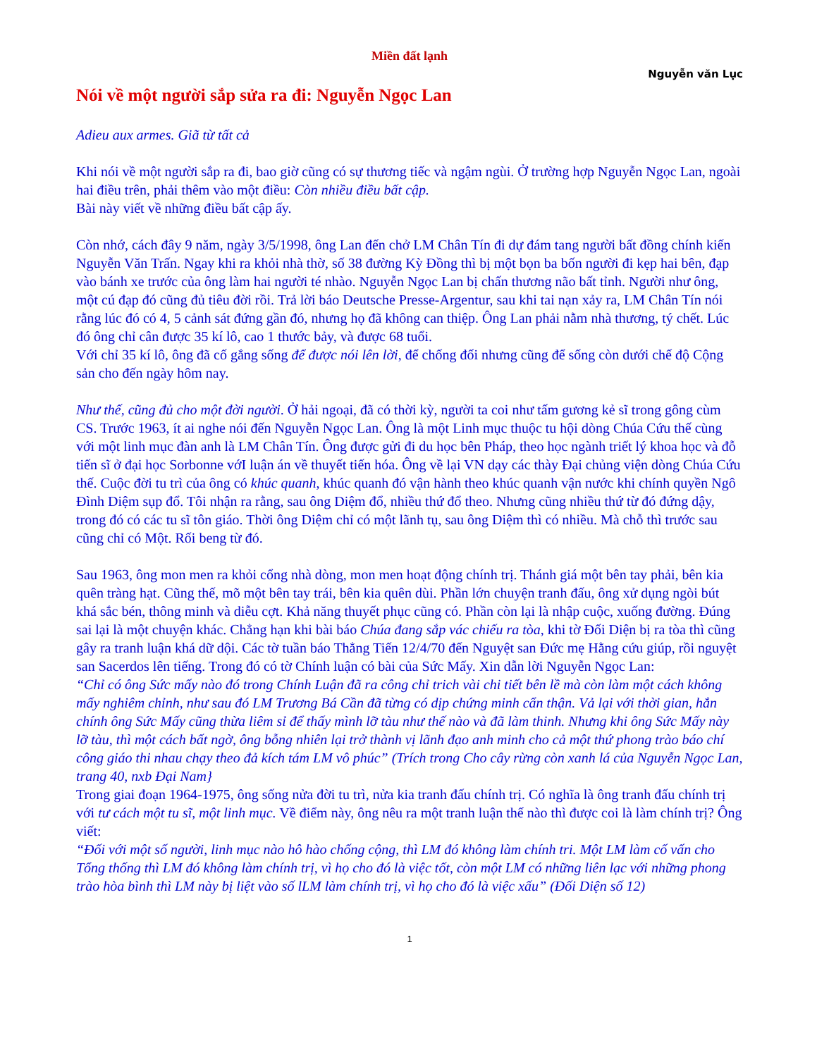Miền đất lạnh
Nguyễn văn Lục
Nói về một người sắp sửa ra đi: Nguyễn Ngọc Lan
Adieu aux armes. Giã từ tất cả
Khi nói về một người sắp ra đi, bao giờ cũng có sự thương tiếc và ngậm ngùi. Ở trường hợp Nguyễn Ngọc Lan, ngoài hai điều trên, phải thêm vào một điều: Còn nhiều điều bất cập.
Bài này viết về những điều bất cập ấy.
Còn nhớ, cách đây 9 năm, ngày 3/5/1998, ông Lan đến chở LM Chân Tín đi dự đám tang người bất đồng chính kiến Nguyễn Văn Trấn. Ngay khi ra khỏi nhà thờ, số 38 đường Kỳ Đồng thì bị một bọn ba bốn người đi kẹp hai bên, đạp vào bánh xe trước của ông làm hai người té nhào. Nguyễn Ngọc Lan bị chấn thương não bất tỉnh. Người như ông, một cú đạp đó cũng đủ tiêu đời rồi. Trả lời báo Deutsche Presse-Argentur, sau khi tai nạn xảy ra, LM Chân Tín nói rằng lúc đó có 4, 5 cảnh sát đứng gần đó, nhưng họ đã không can thiệp. Ông Lan phải nằm nhà thương, tý chết. Lúc đó ông chỉ cân được 35 kí lô, cao 1 thước bảy, và được 68 tuổi.
Với chỉ 35 kí lô, ông đã cố gắng sống để được nói lên lời, để chống đối nhưng cũng để sống còn dưới chế độ Cộng sản cho đến ngày hôm nay.
Như thế, cũng đủ cho một đời người. Ở hải ngoại, đã có thời kỳ, người ta coi như tấm gương kẻ sĩ trong gông cùm CS. Trước 1963, ít ai nghe nói đến Nguyễn Ngọc Lan. Ông là một Linh mục thuộc tu hội dòng Chúa Cứu thế cùng với một linh mục đàn anh là LM Chân Tín. Ông được gửi đi du học bên Pháp, theo học ngành triết lý khoa học và đỗ tiến sĩ ở đại học Sorbonne vớI luận án về thuyết tiến hóa. Ông về lại VN dạy các thày Đại chủng viện dòng Chúa Cứu thế. Cuộc đời tu trì của ông có khúc quanh, khúc quanh đó vận hành theo khúc quanh vận nước khi chính quyền Ngô Đình Diệm sụp đổ. Tôi nhận ra rằng, sau ông Diệm đổ, nhiều thứ đổ theo. Nhưng cũng nhiều thứ từ đó đứng dậy, trong đó có các tu sĩ tôn giáo. Thời ông Diệm chỉ có một lãnh tụ, sau ông Diệm thì có nhiều. Mà chỗ thì trước sau cũng chỉ có Một. Rối beng từ đó.
Sau 1963, ông mon men ra khỏi cổng nhà dòng, mon men hoạt động chính trị. Thánh giá một bên tay phải, bên kia quên tràng hạt. Cũng thế, mõ một bên tay trái, bên kia quên dùi. Phần lớn chuyện tranh đấu, ông xử dụng ngòi bút khá sắc bén, thông minh và diễu cợt. Khả năng thuyết phục cũng có. Phần còn lại là nhập cuộc, xuống đường. Đúng sai lại là một chuyện khác. Chẳng hạn khi bài báo Chúa đang sắp vác chiếu ra tòa, khi tờ Đối Diện bị ra tòa thì cũng gây ra tranh luận khá dữ dội. Các tờ tuần báo Thẳng Tiến 12/4/70 đến Nguyệt san Đức mẹ Hằng cứu giúp, rồi nguyệt san Sacerdos lên tiếng. Trong đó có tờ Chính luận có bài của Sức Mấy. Xin dẫn lời Nguyễn Ngọc Lan:
“Chỉ có ông Sức mấy nào đó trong Chính Luận đã ra công chỉ trich vài chi tiết bên lề mà còn làm một cách không mấy nghiêm chỉnh, như sau đó LM Trương Bá Cần đã từng có dịp chứng minh cẩn thận. Vả lại với thời gian, hắn chính ông Sức Mấy cũng thừa liêm sỉ để thấy mình lỡ tàu như thế nào và đã làm thinh. Nhưng khi ông Sức Mấy này lỡ tàu, thì một cách bất ngờ, ông bỗng nhiên lại trở thành vị lãnh đạo anh minh cho cả một thứ phong trào báo chí công giáo thi nhau chạy theo đả kích tám LM vô phúc” (Trích trong Cho cây rừng còn xanh lá của Nguyễn Ngọc Lan, trang 40, nxb Đại Nam}
Trong giai đoạn 1964-1975, ông sống nửa đời tu trì, nửa kia tranh đấu chính trị. Có nghĩa là ông tranh đấu chính trị với tư cách một tu sĩ, một linh mục. Về điểm này, ông nêu ra một tranh luận thế nào thì được coi là làm chính trị? Ông viết:
“Đối với một số người, linh mục nào hô hào chống cộng, thì LM đó không làm chính tri. Một LM làm cố vấn cho Tổng thống thì LM đó không làm chính trị, vì họ cho đó là việc tốt, còn một LM có những liên lạc với những phong trào hòa bình thì LM này bị liệt vào số lLM làm chính trị, vì họ cho đó là việc xấu” (Đối Diện số 12)
1